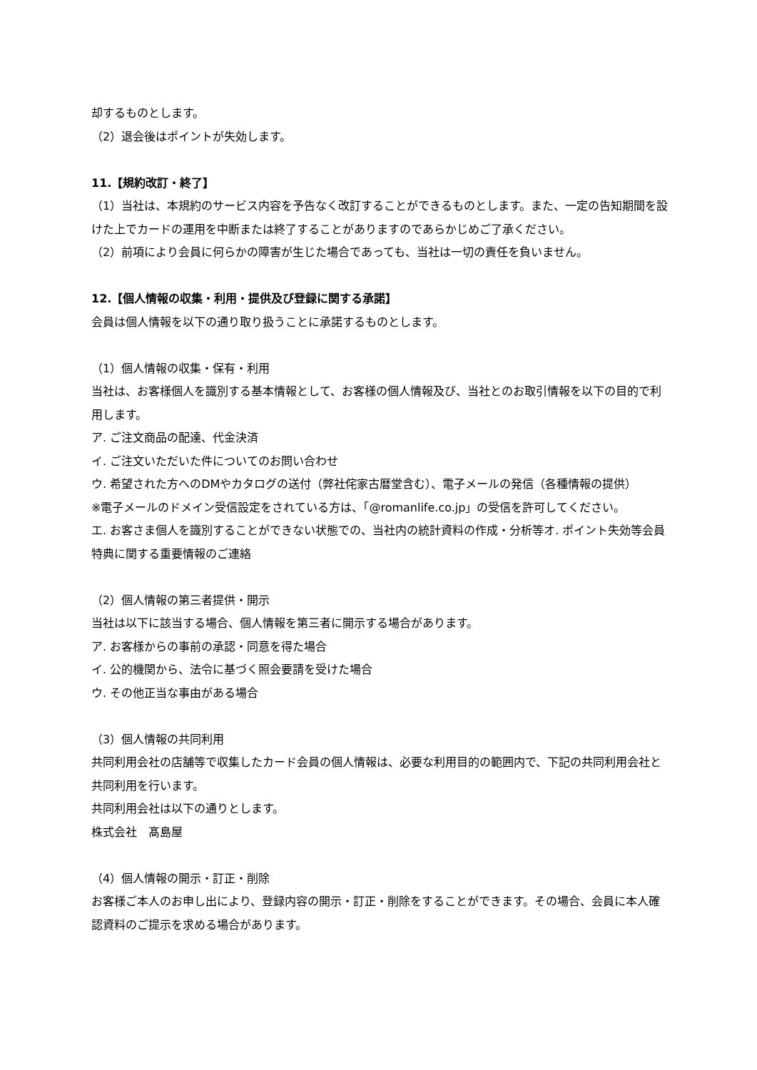却するものとします。
（2）退会後はポイントが失効します。
11.【規約改訂・終了】
（1）当社は、本規約のサービス内容を予告なく改訂することができるものとします。また、一定の告知期間を設けた上でカードの運用を中断または終了することがありますのであらかじめご了承ください。
（2）前項により会員に何らかの障害が生じた場合であっても、当社は一切の責任を負いません。
12.【個人情報の収集・利用・提供及び登録に関する承諾】
会員は個人情報を以下の通り取り扱うことに承諾するものとします。
（1）個人情報の収集・保有・利用
当社は、お客様個人を識別する基本情報として、お客様の個人情報及び、当社とのお取引情報を以下の目的で利用します。
ア. ご注文商品の配達、代金決済
イ. ご注文いただいた件についてのお問い合わせ
ウ. 希望された方へのDMやカタログの送付（弊社侘家古暦堂含む）、電子メールの発信（各種情報の提供）
※電子メールのドメイン受信設定をされている方は、「@romanlife.co.jp」の受信を許可してください。
エ. お客さま個人を識別することができない状態での、当社内の統計資料の作成・分析等オ. ポイント失効等会員特典に関する重要情報のご連絡
（2）個人情報の第三者提供・開示
当社は以下に該当する場合、個人情報を第三者に開示する場合があります。
ア. お客様からの事前の承認・同意を得た場合
イ. 公的機関から、法令に基づく照会要請を受けた場合
ウ. その他正当な事由がある場合
（3）個人情報の共同利用
共同利用会社の店舗等で収集したカード会員の個人情報は、必要な利用目的の範囲内で、下記の共同利用会社と共同利用を行います。
共同利用会社は以下の通りとします。
株式会社　髙島屋
（4）個人情報の開示・訂正・削除
お客様ご本人のお申し出により、登録内容の開示・訂正・削除をすることができます。その場合、会員に本人確認資料のご提示を求める場合があります。